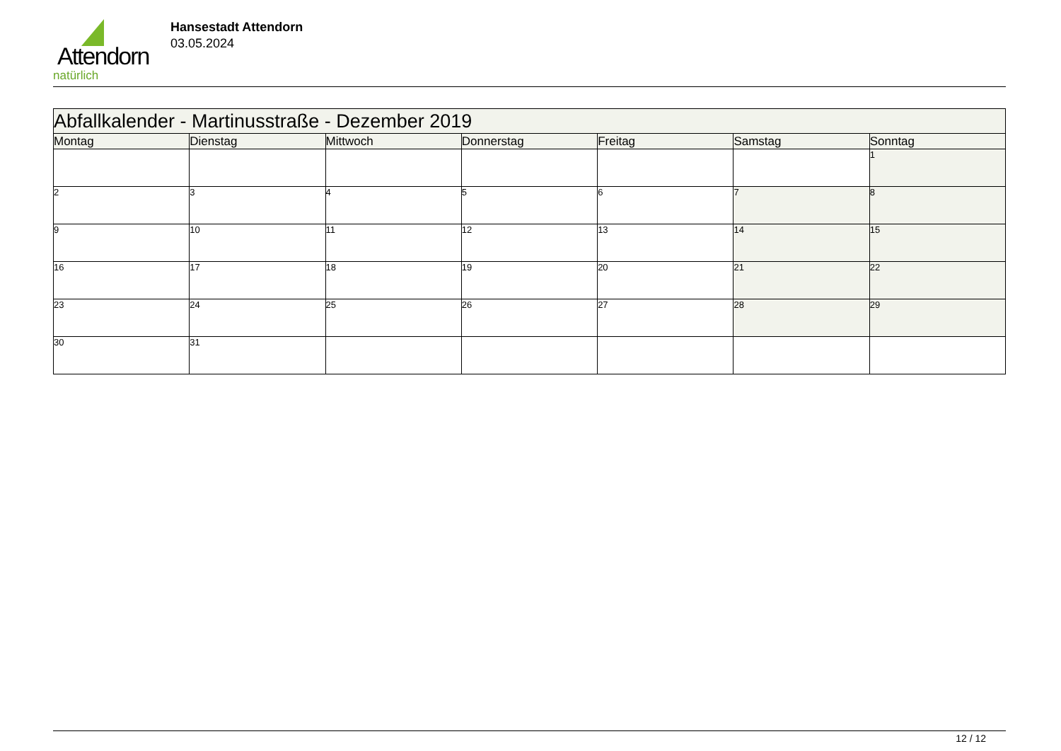Attendorn
natürlich
Hansestadt Attendorn
03.05.2024
| Abfallkalender - Martinusstraße - Dezember 2019 | | | | | | |
| --- | --- | --- | --- | --- | --- | --- |
| Montag | Dienstag | Mittwoch | Donnerstag | Freitag | Samstag | Sonntag |
| | | | | | | 1 |
| 2 | 3 | 4 | 5 | 6 | 7 | 8 |
| 9 | 10 | 11 | 12 | 13 | 14 | 15 |
| 16 | 17 | 18 | 19 | 20 | 21 | 22 |
| 23 | 24 | 25 | 26 | 27 | 28 | 29 |
| 30 | 31 | | | | | |
12 / 12